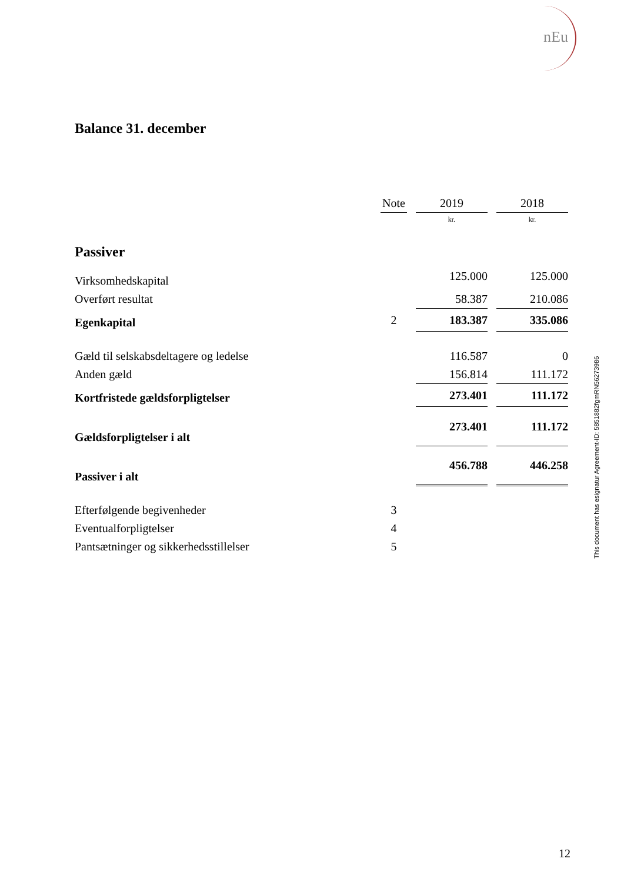nEu
Balance 31. december
| | Note | | 2019 | | 2018 |
| | | | kr. | | kr. |
| Passiver | | | | | |
| Virksomhedskapital | | | 125.000 | | 125.000 |
| Overført resultat | | | 58.387 | | 210.086 |
| Egenkapital | 2 | | 183.387 | | 335.086 |
| Gæld til selskabsdeltagere og ledelse | | | 116.587 | | 0 |
| Anden gæld | | | 156.814 | | 111.172 |
| Kortfristede gældsforpligtelser | | | 273.401 | | 111.172 |
| Gældsforpligtelser i alt | | | 273.401 | | 111.172 |
| Passiver i alt | | | 456.788 | | 446.258 |
| Efterfølgende begivenheder | 3 | | | | |
| Eventualforpligtelser | 4 | | | | |
| Pantsætninger og sikkerhedsstillelser | 5 | | | | |
This document has esignatur Agreement-ID: 5851882fgmRN56273986
12